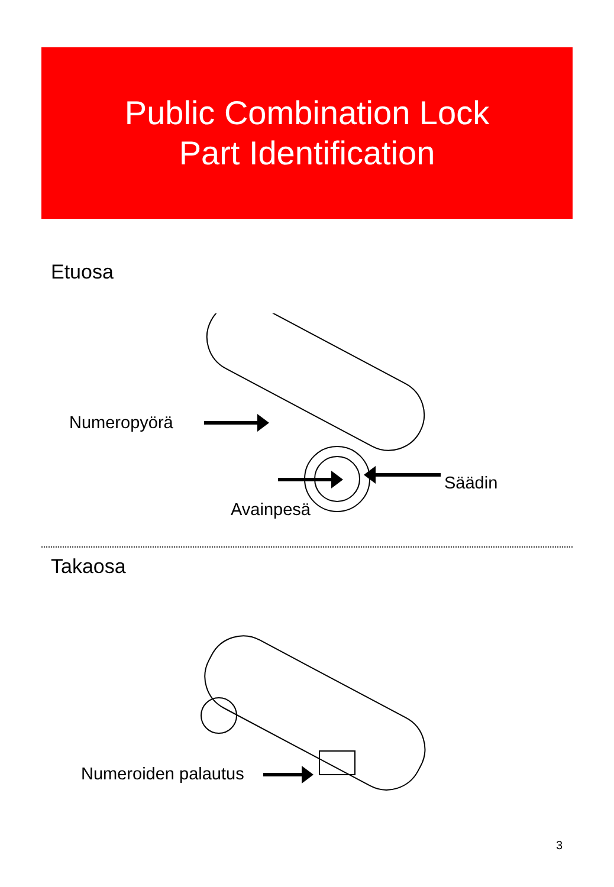Public Combination Lock
Part Identification
Etuosa
Numeropyörä
Säädin
Avainpesä
Takaosa
Numeroiden palautus
3